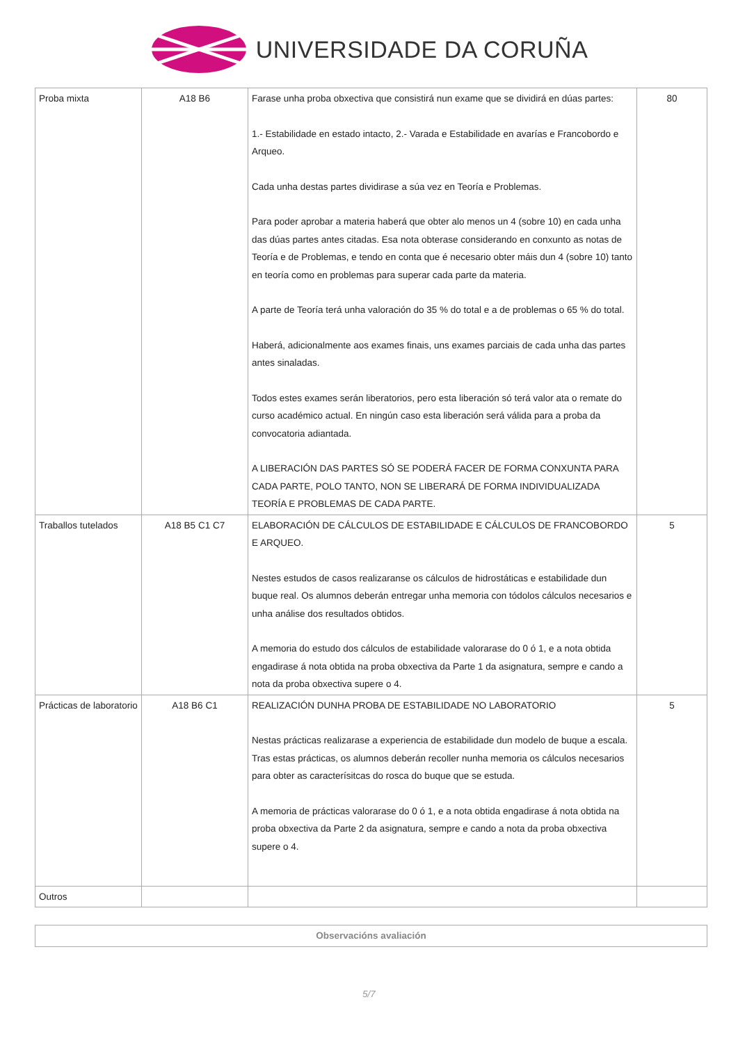UNIVERSIDADE DA CORUÑA
| Proba mixta | A18 B6 | Farase unha proba obxectiva que consistirá nun exame que se dividirá en dúas partes: 1.- Estabilidade en estado intacto, 2.- Varada e Estabilidade en avarías e Francobordo e Arqueo. Cada unha destas partes dividirase a súa vez en Teoría e Problemas. Para poder aprobar a materia haberá que obter alo menos un 4 (sobre 10) en cada unha das dúas partes antes citadas. Esa nota obterase considerando en conxunto as notas de Teoría e de Problemas, e tendo en conta que é necesario obter máis dun 4 (sobre 10) tanto en teoría como en problemas para superar cada parte da materia. A parte de Teoría terá unha valoración do 35 % do total e a de problemas o 65 % do total. Haberá, adicionalmente aos exames finais, uns exames parciais de cada unha das partes antes sinaladas. Todos estes exames serán liberatorios, pero esta liberación só terá valor ata o remate do curso académico actual. En ningún caso esta liberación será válida para a proba da convocatoria adiantada. A LIBERACIÓN DAS PARTES SÓ SE PODERÁ FACER DE FORMA CONXUNTA PARA CADA PARTE, POLO TANTO, NON SE LIBERARÁ DE FORMA INDIVIDUALIZADA TEORÍA E PROBLEMAS DE CADA PARTE. | 80 |
| Traballos tutelados | A18 B5 C1 C7 | ELABORACIÓN DE CÁLCULOS DE ESTABILIDADE E CÁLCULOS DE FRANCOBORDO E ARQUEO. Nestes estudos de casos realizaranse os cálculos de hidrostáticas e estabilidade dun buque real. Os alumnos deberán entregar unha memoria con tódolos cálculos necesarios e unha análise dos resultados obtidos. A memoria do estudo dos cálculos de estabilidade valorarase do 0 ó 1, e a nota obtida engadirase á nota obtida na proba obxectiva da Parte 1 da asignatura, sempre e cando a nota da proba obxectiva supere o 4. | 5 |
| Prácticas de laboratorio | A18 B6 C1 | REALIZACIÓN DUNHA PROBA DE ESTABILIDADE NO LABORATORIO Nestas prácticas realizarase a experiencia de estabilidade dun modelo de buque a escala. Tras estas prácticas, os alumnos deberán recoller nunha memoria os cálculos necesarios para obter as caracterísitcas do rosca do buque que se estuda. A memoria de prácticas valorarase do 0 ó 1, e a nota obtida engadirase á nota obtida na proba obxectiva da Parte 2 da asignatura, sempre e cando a nota da proba obxectiva supere o 4. | 5 |
| Outros | | | |
| Observacións avaliación |
5/7